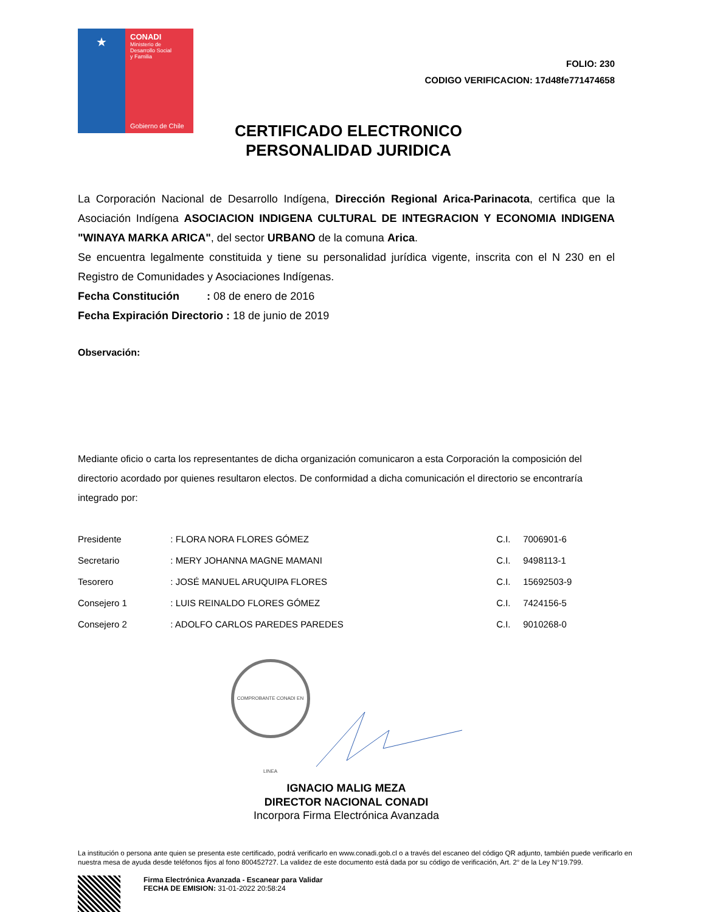★
CONADI
Ministerio de
Desarrollo Social
y Familia
Gobierno de Chile
FOLIO: 230
CODIGO VERIFICACION: 17d48fe771474658
CERTIFICADO ELECTRONICO
PERSONALIDAD JURIDICA
La Corporación Nacional de Desarrollo Indígena, Dirección Regional Arica-Parinacota, certifica que la Asociación Indígena ASOCIACION INDIGENA CULTURAL DE INTEGRACION Y ECONOMIA INDIGENA "WINAYA MARKA ARICA", del sector URBANO de la comuna Arica.
Se encuentra legalmente constituida y tiene su personalidad jurídica vigente, inscrita con el N 230 en el Registro de Comunidades y Asociaciones Indígenas.
Fecha Constitución : 08 de enero de 2016
Fecha Expiración Directorio : 18 de junio de 2019
Observación:
Mediante oficio o carta los representantes de dicha organización comunicaron a esta Corporación la composición del directorio acordado por quienes resultaron electos. De conformidad a dicha comunicación el directorio se encontraría integrado por:
| Presidente | : FLORA NORA FLORES GÓMEZ | C.I. | 7006901-6 |
| Secretario | : MERY JOHANNA MAGNE MAMANI | C.I. | 9498113-1 |
| Tesorero | : JOSÉ MANUEL ARUQUIPA FLORES | C.I. | 15692503-9 |
| Consejero 1 | : LUIS REINALDO FLORES GÓMEZ | C.I. | 7424156-5 |
| Consejero 2 | : ADOLFO CARLOS PAREDES PAREDES | C.I. | 9010268-0 |
COMPROBANTE CONADI EN LINEA
IGNACIO MALIG MEZA
DIRECTOR NACIONAL CONADI
Incorpora Firma Electrónica Avanzada
La institución o persona ante quien se presenta este certificado, podrá verificarlo en www.conadi.gob.cl o a través del escaneo del código QR adjunto, también puede verificarlo en nuestra mesa de ayuda desde teléfonos fijos al fono 800452727. La validez de este documento está dada por su código de verificación, Art. 2° de la Ley N°19.799.
Firma Electrónica Avanzada - Escanear para Validar
FECHA DE EMISION: 31-01-2022 20:58:24